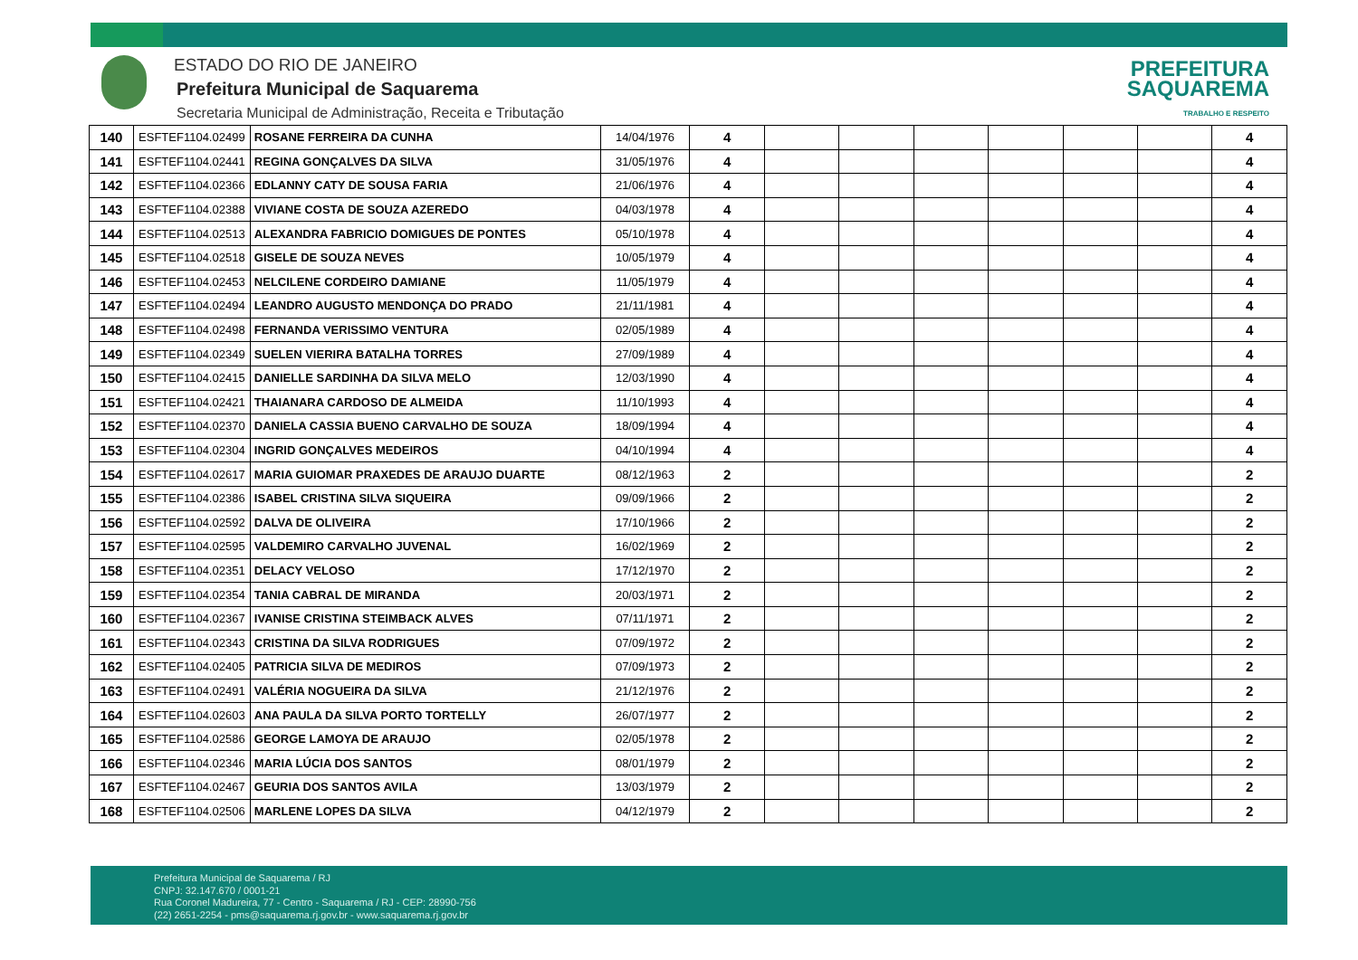ESTADO DO RIO DE JANEIRO
Prefeitura Municipal de Saquarema
Secretaria Municipal de Administração, Receita e Tributação
PREFEITURA
SAQUAREMA
TRABALHO E RESPEITO
| 140 | ESFTEF1104.02499 | ROSANE FERREIRA DA CUNHA | 14/04/1976 | 4 | | | | | | | 4 |
| 141 | ESFTEF1104.02441 | REGINA GONÇALVES DA SILVA | 31/05/1976 | 4 | | | | | | | 4 |
| 142 | ESFTEF1104.02366 | EDLANNY CATY DE SOUSA FARIA | 21/06/1976 | 4 | | | | | | | 4 |
| 143 | ESFTEF1104.02388 | VIVIANE COSTA DE SOUZA AZEREDO | 04/03/1978 | 4 | | | | | | | 4 |
| 144 | ESFTEF1104.02513 | ALEXANDRA FABRICIO DOMIGUES DE PONTES | 05/10/1978 | 4 | | | | | | | 4 |
| 145 | ESFTEF1104.02518 | GISELE DE SOUZA NEVES | 10/05/1979 | 4 | | | | | | | 4 |
| 146 | ESFTEF1104.02453 | NELCILENE CORDEIRO DAMIANE | 11/05/1979 | 4 | | | | | | | 4 |
| 147 | ESFTEF1104.02494 | LEANDRO AUGUSTO MENDONÇA DO PRADO | 21/11/1981 | 4 | | | | | | | 4 |
| 148 | ESFTEF1104.02498 | FERNANDA VERISSIMO VENTURA | 02/05/1989 | 4 | | | | | | | 4 |
| 149 | ESFTEF1104.02349 | SUELEN VIERIRA BATALHA TORRES | 27/09/1989 | 4 | | | | | | | 4 |
| 150 | ESFTEF1104.02415 | DANIELLE SARDINHA DA SILVA MELO | 12/03/1990 | 4 | | | | | | | 4 |
| 151 | ESFTEF1104.02421 | THAIANARA CARDOSO DE ALMEIDA | 11/10/1993 | 4 | | | | | | | 4 |
| 152 | ESFTEF1104.02370 | DANIELA CASSIA BUENO CARVALHO DE SOUZA | 18/09/1994 | 4 | | | | | | | 4 |
| 153 | ESFTEF1104.02304 | INGRID GONÇALVES MEDEIROS | 04/10/1994 | 4 | | | | | | | 4 |
| 154 | ESFTEF1104.02617 | MARIA GUIOMAR PRAXEDES DE ARAUJO DUARTE | 08/12/1963 | 2 | | | | | | | 2 |
| 155 | ESFTEF1104.02386 | ISABEL CRISTINA SILVA SIQUEIRA | 09/09/1966 | 2 | | | | | | | 2 |
| 156 | ESFTEF1104.02592 | DALVA DE OLIVEIRA | 17/10/1966 | 2 | | | | | | | 2 |
| 157 | ESFTEF1104.02595 | VALDEMIRO CARVALHO JUVENAL | 16/02/1969 | 2 | | | | | | | 2 |
| 158 | ESFTEF1104.02351 | DELACY VELOSO | 17/12/1970 | 2 | | | | | | | 2 |
| 159 | ESFTEF1104.02354 | TANIA CABRAL DE MIRANDA | 20/03/1971 | 2 | | | | | | | 2 |
| 160 | ESFTEF1104.02367 | IVANISE CRISTINA STEIMBACK ALVES | 07/11/1971 | 2 | | | | | | | 2 |
| 161 | ESFTEF1104.02343 | CRISTINA DA SILVA RODRIGUES | 07/09/1972 | 2 | | | | | | | 2 |
| 162 | ESFTEF1104.02405 | PATRICIA SILVA DE MEDIROS | 07/09/1973 | 2 | | | | | | | 2 |
| 163 | ESFTEF1104.02491 | VALÉRIA NOGUEIRA DA SILVA | 21/12/1976 | 2 | | | | | | | 2 |
| 164 | ESFTEF1104.02603 | ANA PAULA DA SILVA PORTO TORTELLY | 26/07/1977 | 2 | | | | | | | 2 |
| 165 | ESFTEF1104.02586 | GEORGE LAMOYA DE ARAUJO | 02/05/1978 | 2 | | | | | | | 2 |
| 166 | ESFTEF1104.02346 | MARIA LÚCIA DOS SANTOS | 08/01/1979 | 2 | | | | | | | 2 |
| 167 | ESFTEF1104.02467 | GEURIA DOS SANTOS AVILA | 13/03/1979 | 2 | | | | | | | 2 |
| 168 | ESFTEF1104.02506 | MARLENE LOPES DA SILVA | 04/12/1979 | 2 | | | | | | | 2 |
Prefeitura Municipal de Saquarema / RJ
CNPJ: 32.147.670 / 0001-21
Rua Coronel Madureira, 77 - Centro - Saquarema / RJ - CEP: 28990-756
(22) 2651-2254 - pms@saquarema.rj.gov.br - www.saquarema.rj.gov.br